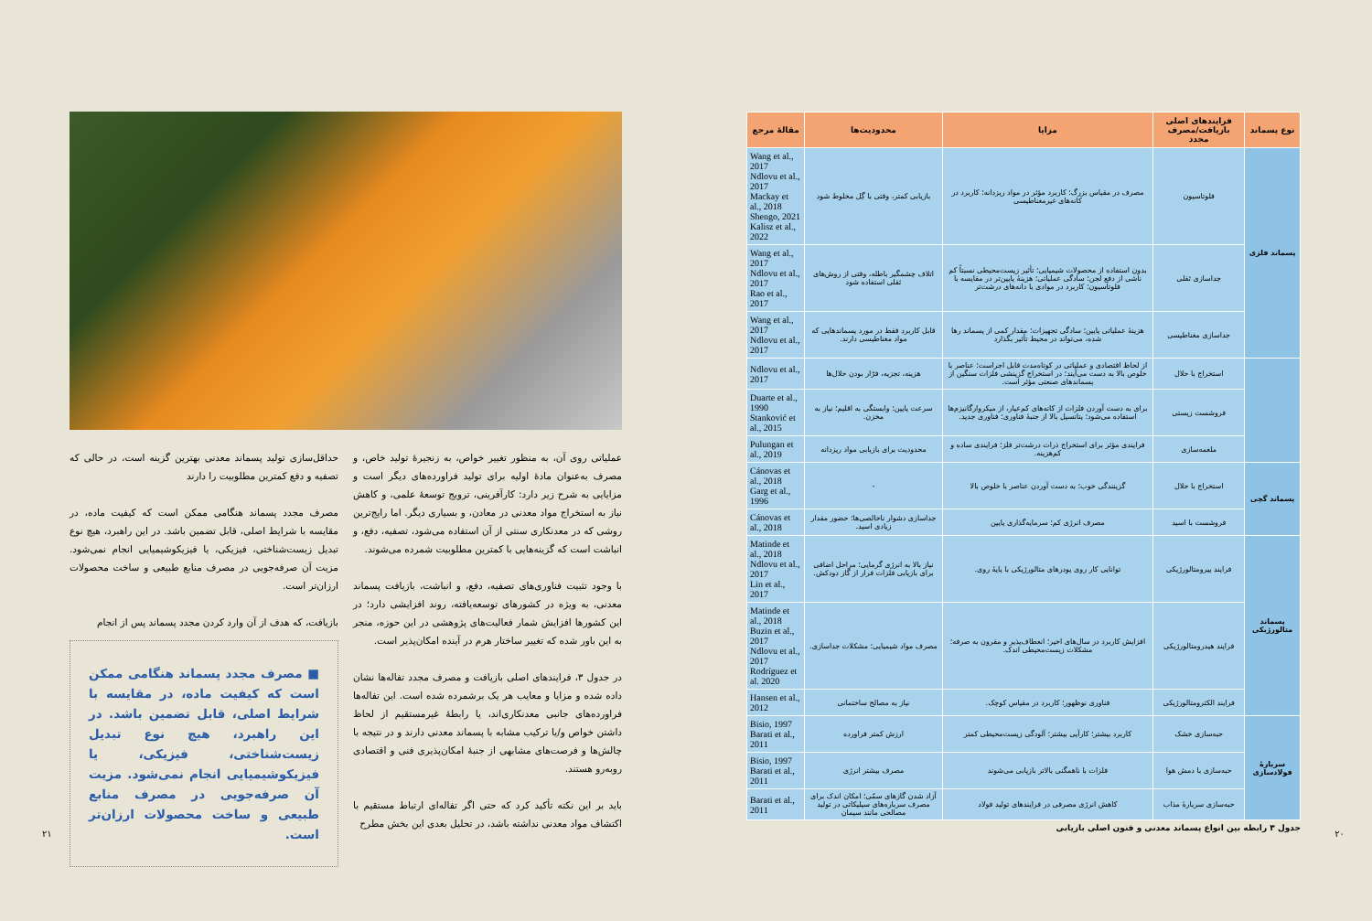| نوع پسماند | فرایندهای اصلی بازیافت/مصرف مجدد | مزایا | محدودیت‌ها | مقالهٔ مرجع |
| --- | --- | --- | --- | --- |
| پسماند فلزی | فلوتاسیون | مصرف در مقیاس بزرگ؛ کاربرد مؤثر در مواد ریزدانه؛ کاربرد در کانه‌های غیرمغناطیسی | بازیابی کمتر، وقتی با گِل مخلوط شود | Wang et al., 2017 Ndlovu et al., 2017 Mackay et al., 2018 Shengo, 2021 Kalisz et al., 2022 |
| | جداسازی ثقلی | بدون استفاده از محصولات شیمیایی؛ تأثیر زیست‌محیطی نسبتاً کم ناشی از دفع لجن؛ سادگی عملیاتی؛ هزینهٔ پایین‌تر در مقایسه با فلوتاسیون؛ کاربرد در موادی با دانه‌های درشت‌تر | اتلاف چشمگیر باطله، وقتی از روش‌های ثقلی استفاده شود | Wang et al., 2017 Ndlovu et al., 2017 Rao et al., 2017 |
| | جداسازی مغناطیسی | هزینهٔ عملیاتی پایین؛ سادگی تجهیزات؛ مقدار کمی از پسماند رها شده، می‌تواند در محیط تأثیر بگذارد | قابل کاربرد فقط در مورد پسماندهایی که مواد مغناطیسی دارند. | Wang et al., 2017 Ndlovu et al., 2017 |
| | استخراج با حلال | از لحاظ اقتصادی و عملیاتی در کوتاه‌مدت قابل اجراست؛ عناصر با خلوص بالا به دست می‌آیند؛ در استخراج گزینشی فلزات سنگین از پسماندهای صنعتی مؤثر است. | هزینه، تجزیه، فرّار بودن حلال‌ها | Ndlovu et al., 2017 |
| | فروشست زیستی | برای به دست آوردن فلزات از کانه‌های کم‌عیار، از میکروارگانیزم‌ها استفاده می‌شود؛ پتانسیل بالا از جنبهٔ فناوری؛ فناوری جدید. | سرعت پایین؛ وابستگی به اقلیم؛ نیاز به مخزن. | Duarte et al., 1990 Stanković et al., 2015 |
| | ملغمه‌سازی | فرایندی مؤثر برای استخراج ذرات درشت‌تر فلز؛ فرایندی ساده و کم‌هزینه. | محدودیت برای بازیابی مواد ریزدانه | Pulungan et al., 2019 |
| پسماند گچی | استخراج با حلال | گزینندگی خوب؛ به دست آوردن عناصر با خلوص بالا | - | Cánovas et al., 2018 Garg et al., 1996 |
| | فروشست با اسید | مصرف انرژی کم؛ سرمایه‌گذاری پایین | جداسازی دشوار ناخالصی‌ها؛ حضور مقدار زیادی اسید. | Cánovas et al., 2018 |
| پسماند متالورژیکی | فرایند پیرومتالورژیکی | توانایی کار روی پودرهای متالورژیکی با پایهٔ روی. | نیاز بالا به انرژی گرمایی؛ مراحل اضافی برای بازیابی فلزات فرار از گاز دودکش. | Matinde et al., 2018 Ndlovu et al., 2017 Lin et al., 2017 |
| | فرایند هیدرومتالورژیکی | افزایش کاربرد در سال‌های اخیر؛ انعطاف‌پذیر و مقرون به صرفه؛ مشکلات زیست‌محیطی اندک. | مصرف مواد شیمیایی؛ مشکلات جداسازی. | Matinde et al., 2018 Buzin et al., 2017 Ndlovu et al., 2017 Rodríguez et al. 2020 |
| | فرایند الکترومتالورژیکی | فناوری نوظهور؛ کاربرد در مقیاس کوچک. | نیاز به مصالح ساختمانی | Hansen et al., 2012 |
| سربارهٔ فولادسازی | حبه‌سازی خشک | کاربرد بیشتر؛ کارآیی بیشتر؛ آلودگی زیست‌محیطی کمتر | ارزش کمتر فراورده | Bisio, 1997 Barati et al., 2011 |
| | حبه‌سازی با دمش هوا | فلزات با ناهمگنی بالاتر بازیابی می‌شوند | مصرف بیشتر انرژی | Bisio, 1997 Barati et al., 2011 |
| | حبه‌سازی سربارهٔ مذاب | کاهش انرژی مصرفی در فرایندهای تولید فولاد | آزاد شدن گازهای سمّی؛ امکان اندک برای مصرف سرباره‌های سیلیکاتی در تولید مصالحی مانند سیمان | Barati et al., 2011 |
جدول ۳ رابطه بین انواع پسماند معدنی و فنون اصلی بازیابی
۲۰
حداقل‌سازی تولید پسماند معدنی بهترین گزینه است، در حالی که تصفیه و دفع کمترین مطلوبیت را دارند
مصرف مجدد پسماند هنگامی ممکن است که کیفیت ماده، در مقایسه با شرایط اصلی، قابل تضمین باشد. در این راهبرد، هیچ نوع تبدیل زیست‌شناختی، فیزیکی، یا فیزیکوشیمیایی انجام نمی‌شود. مزیت آن صرفه‌جویی در مصرف منابع طبیعی و ساخت محصولات ارزان‌تر است.
بازیافت، که هدف از آن وارد کردن مجدد پسماند پس از انجام
■ مصرف مجدد پسماند هنگامی ممکن است که کیفیت ماده، در مقایسه با شرایط اصلی، قابل تضمین باشد. در این راهبرد، هیچ نوع تبدیل زیست‌شناختی، فیزیکی، یا فیزیکوشیمیایی انجام نمی‌شود. مزیت آن صرفه‌جویی در مصرف منابع طبیعی و ساخت محصولات ارزان‌تر است.
عملیاتی روی آن، به منظور تغییر خواص، به زنجیرهٔ تولید خاص، و مصرف به‌عنوان مادهٔ اولیه برای تولید فراورده‌های دیگر است و مزایایی به شرح زیر دارد: کارآفرینی، ترویج توسعهٔ علمی، و کاهش نیاز به استخراج مواد معدنی در معادن، و بسیاری دیگر. اما رایج‌ترین روشی که در معدنکاری سنتی از آن استفاده می‌شود، تصفیه، دفع، و انباشت است که گزینه‌هایی با کمترین مطلوبیت شمرده می‌شوند.
با وجود تثبیت فناوری‌های تصفیه، دفع، و انباشت، بازیافت پسماند معدنی، به ویژه در کشورهای توسعه‌یافته، روند افزایشی دارد؛ در این کشورها افزایش شمار فعالیت‌های پژوهشی در این حوزه، منجر به این باور شده که تغییر ساختار هرم در آینده امکان‌پذیر است.
در جدول ۳، فرایندهای اصلی بازیافت و مصرف مجدد تفاله‌ها نشان داده شده و مزایا و معایب هر یک برشمرده شده است. این تفاله‌ها فراورده‌های جانبی معدنکاری‌اند، یا رابطهٔ غیرمستقیم از لحاظ داشتن خواص و/یا ترکیب مشابه با پسماند معدنی دارند و در نتیجه با چالش‌ها و فرصت‌های مشابهی از جنبهٔ امکان‌پذیری فنی و اقتصادی روبه‌رو هستند.
باید بر این نکته تأکید کرد که حتی اگر تفاله‌ای ارتباط مستقیم با اکتشاف مواد معدنی نداشته باشد، در تحلیل بعدی این بخش مطرح
۲۱